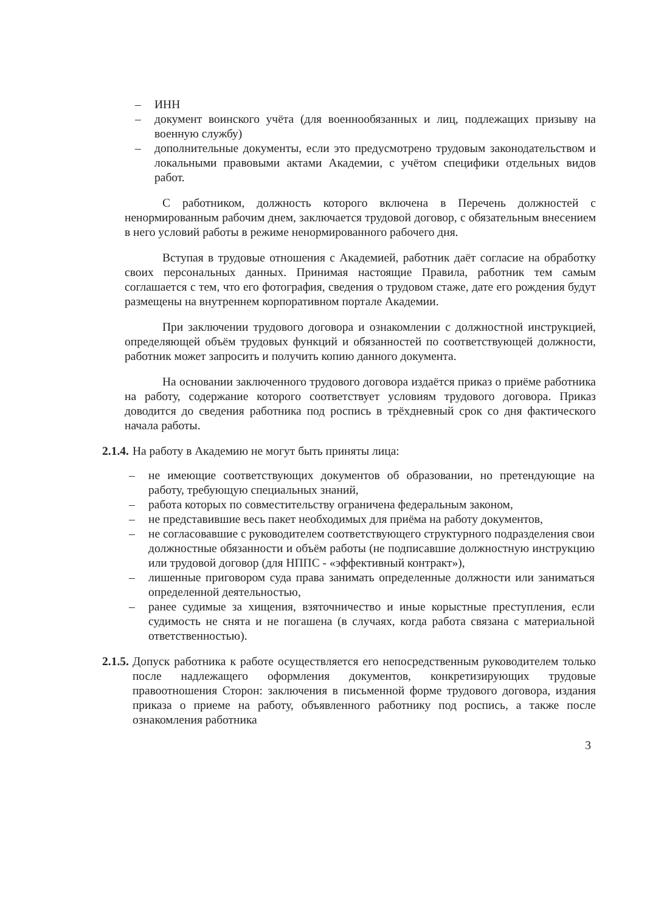– ИНН
– документ воинского учёта (для военнообязанных и лиц, подлежащих призыву на военную службу)
– дополнительные документы, если это предусмотрено трудовым законодательством и локальными правовыми актами Академии, с учётом специфики отдельных видов работ.
С работником, должность которого включена в Перечень должностей с ненормированным рабочим днем, заключается трудовой договор, с обязательным внесением в него условий работы в режиме ненормированного рабочего дня.
Вступая в трудовые отношения с Академией, работник даёт согласие на обработку своих персональных данных. Принимая настоящие Правила, работник тем самым соглашается с тем, что его фотография, сведения о трудовом стаже, дате его рождения будут размещены на внутреннем корпоративном портале Академии.
При заключении трудового договора и ознакомлении с должностной инструкцией, определяющей объём трудовых функций и обязанностей по соответствующей должности, работник может запросить и получить копию данного документа.
На основании заключенного трудового договора издаётся приказ о приёме работника на работу, содержание которого соответствует условиям трудового договора. Приказ доводится до сведения работника под роспись в трёхдневный срок со дня фактического начала работы.
2.1.4. На работу в Академию не могут быть приняты лица:
– не имеющие соответствующих документов об образовании, но претендующие на работу, требующую специальных знаний,
– работа которых по совместительству ограничена федеральным законом,
– не представившие весь пакет необходимых для приёма на работу документов,
– не согласовавшие с руководителем соответствующего структурного подразделения свои должностные обязанности и объём работы (не подписавшие должностную инструкцию или трудовой договор (для НППС - «эффективный контракт»),
– лишенные приговором суда права занимать определенные должности или заниматься определенной деятельностью,
– ранее судимые за хищения, взяточничество и иные корыстные преступления, если судимость не снята и не погашена (в случаях, когда работа связана с материальной ответственностью).
2.1.5. Допуск работника к работе осуществляется его непосредственным руководителем только после надлежащего оформления документов, конкретизирующих трудовые правоотношения Сторон: заключения в письменной форме трудового договора, издания приказа о приеме на работу, объявленного работнику под роспись, а также после ознакомления работника
3